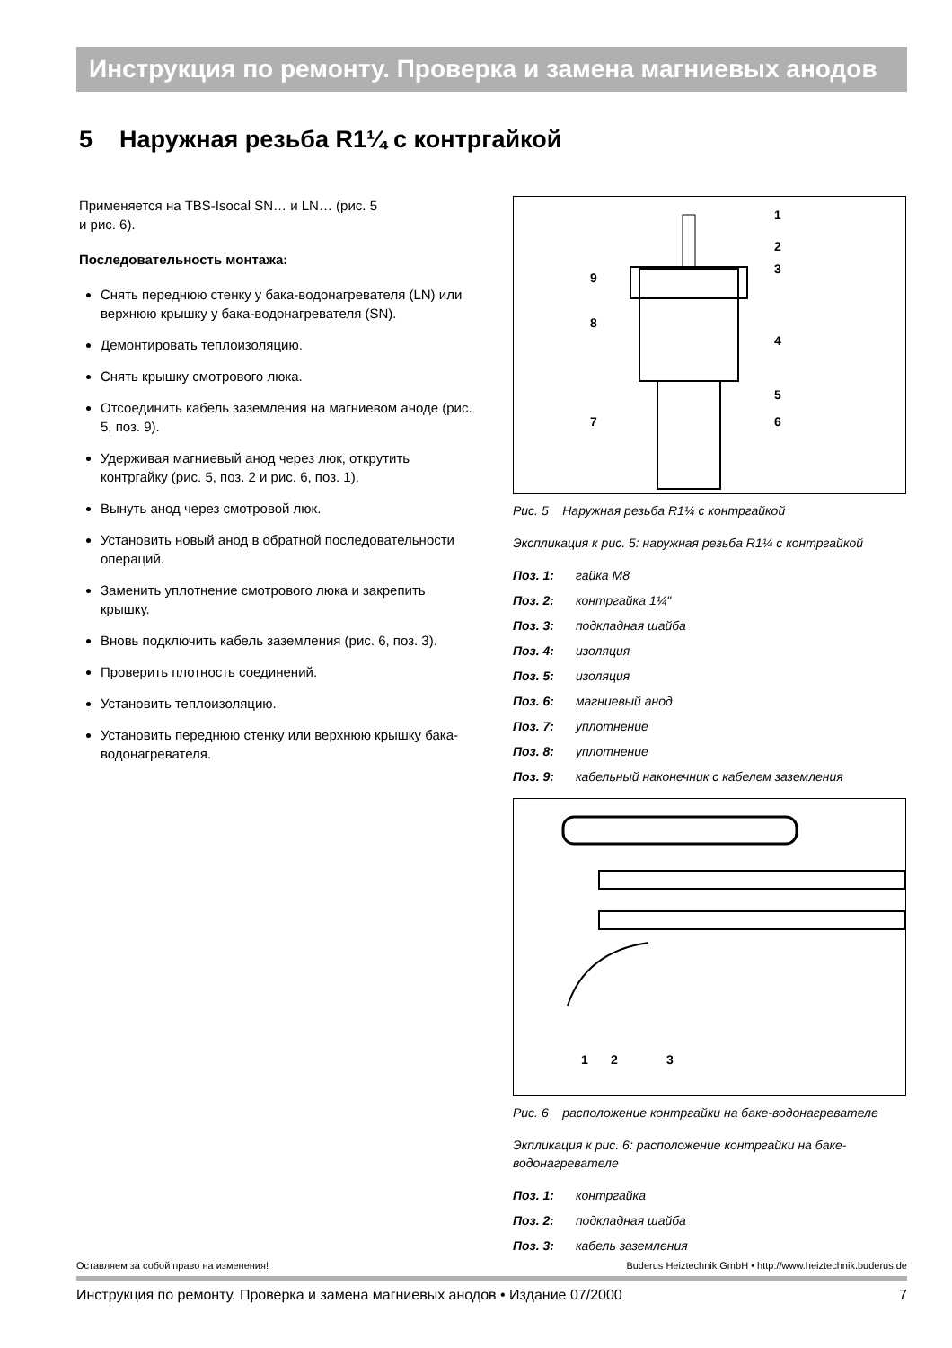Инструкция по ремонту. Проверка и замена магниевых анодов
5 Наружная резьба R1¼ с контргайкой
Применяется на TBS-Isocal SN… и LN… (рис. 5
и рис. 6).
Последовательность монтажа:
Снять переднюю стенку у бака-водонагревателя (LN) или верхнюю крышку у бака-водонагревателя (SN).
Демонтировать теплоизоляцию.
Снять крышку смотрового люка.
Отсоединить кабель заземления на магниевом аноде (рис. 5, поз. 9).
Удерживая магниевый анод через люк, открутить контргайку (рис. 5, поз. 2 и рис. 6, поз. 1).
Вынуть анод через смотровой люк.
Установить новый анод в обратной последовательности операций.
Заменить уплотнение смотрового люка и закрепить крышку.
Вновь подключить кабель заземления (рис. 6, поз. 3).
Проверить плотность соединений.
Установить теплоизоляцию.
Установить переднюю стенку или верхнюю крышку бака-водонагревателя.
1
2
3
4
5
6
7
8
9
Рис. 5 Наружная резьба R1¼ с контргайкой
Экспликация к рис. 5: наружная резьба R1¼ с контргайкой
Поз. 1: гайка M8
Поз. 2: контргайка 1¼"
Поз. 3: подкладная шайба
Поз. 4: изоляция
Поз. 5: изоляция
Поз. 6: магниевый анод
Поз. 7: уплотнение
Поз. 8: уплотнение
Поз. 9: кабельный наконечник с кабелем заземления
1
2
3
Рис. 6 расположение контргайки на баке-водонагревателе
Экпликация к рис. 6: расположение контргайки на баке-водонагревателе
Поз. 1: контргайка
Поз. 2: подкладная шайба
Поз. 3: кабель заземления
Оставляем за собой право на изменения! Buderus Heiztechnik GmbH • http://www.heiztechnik.buderus.de
Инструкция по ремонту. Проверка и замена магниевых анодов • Издание 07/2000 7